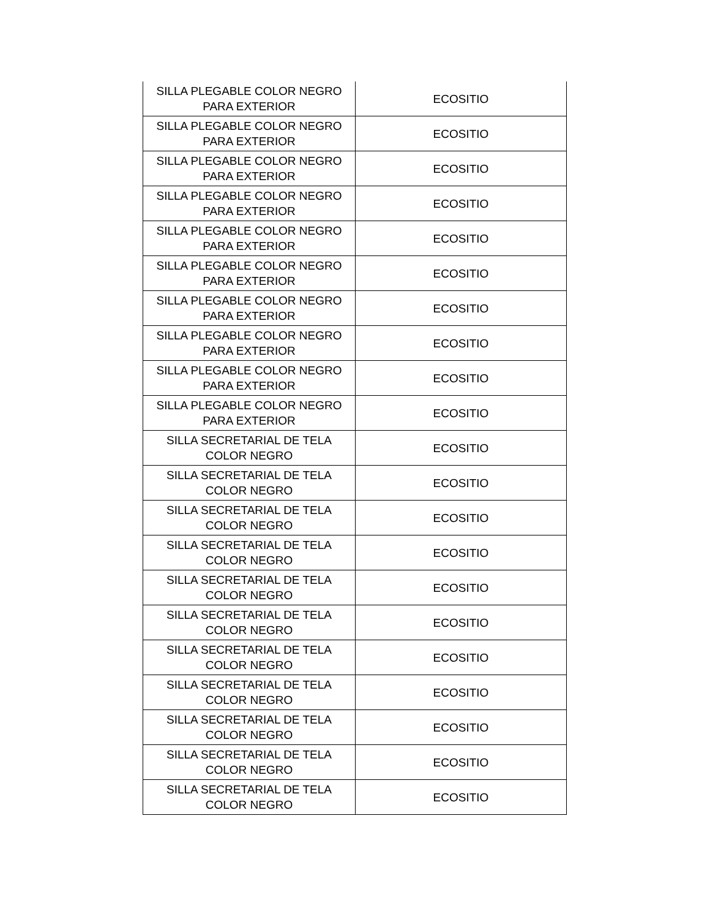| SILLA PLEGABLE COLOR NEGRO PARA EXTERIOR | ECOSITIO |
| SILLA PLEGABLE COLOR NEGRO PARA EXTERIOR | ECOSITIO |
| SILLA PLEGABLE COLOR NEGRO PARA EXTERIOR | ECOSITIO |
| SILLA PLEGABLE COLOR NEGRO PARA EXTERIOR | ECOSITIO |
| SILLA PLEGABLE COLOR NEGRO PARA EXTERIOR | ECOSITIO |
| SILLA PLEGABLE COLOR NEGRO PARA EXTERIOR | ECOSITIO |
| SILLA PLEGABLE COLOR NEGRO PARA EXTERIOR | ECOSITIO |
| SILLA PLEGABLE COLOR NEGRO PARA EXTERIOR | ECOSITIO |
| SILLA PLEGABLE COLOR NEGRO PARA EXTERIOR | ECOSITIO |
| SILLA PLEGABLE COLOR NEGRO PARA EXTERIOR | ECOSITIO |
| SILLA SECRETARIAL DE TELA COLOR NEGRO | ECOSITIO |
| SILLA SECRETARIAL DE TELA COLOR NEGRO | ECOSITIO |
| SILLA SECRETARIAL DE TELA COLOR NEGRO | ECOSITIO |
| SILLA SECRETARIAL DE TELA COLOR NEGRO | ECOSITIO |
| SILLA SECRETARIAL DE TELA COLOR NEGRO | ECOSITIO |
| SILLA SECRETARIAL DE TELA COLOR NEGRO | ECOSITIO |
| SILLA SECRETARIAL DE TELA COLOR NEGRO | ECOSITIO |
| SILLA SECRETARIAL DE TELA COLOR NEGRO | ECOSITIO |
| SILLA SECRETARIAL DE TELA COLOR NEGRO | ECOSITIO |
| SILLA SECRETARIAL DE TELA COLOR NEGRO | ECOSITIO |
| SILLA SECRETARIAL DE TELA COLOR NEGRO | ECOSITIO |